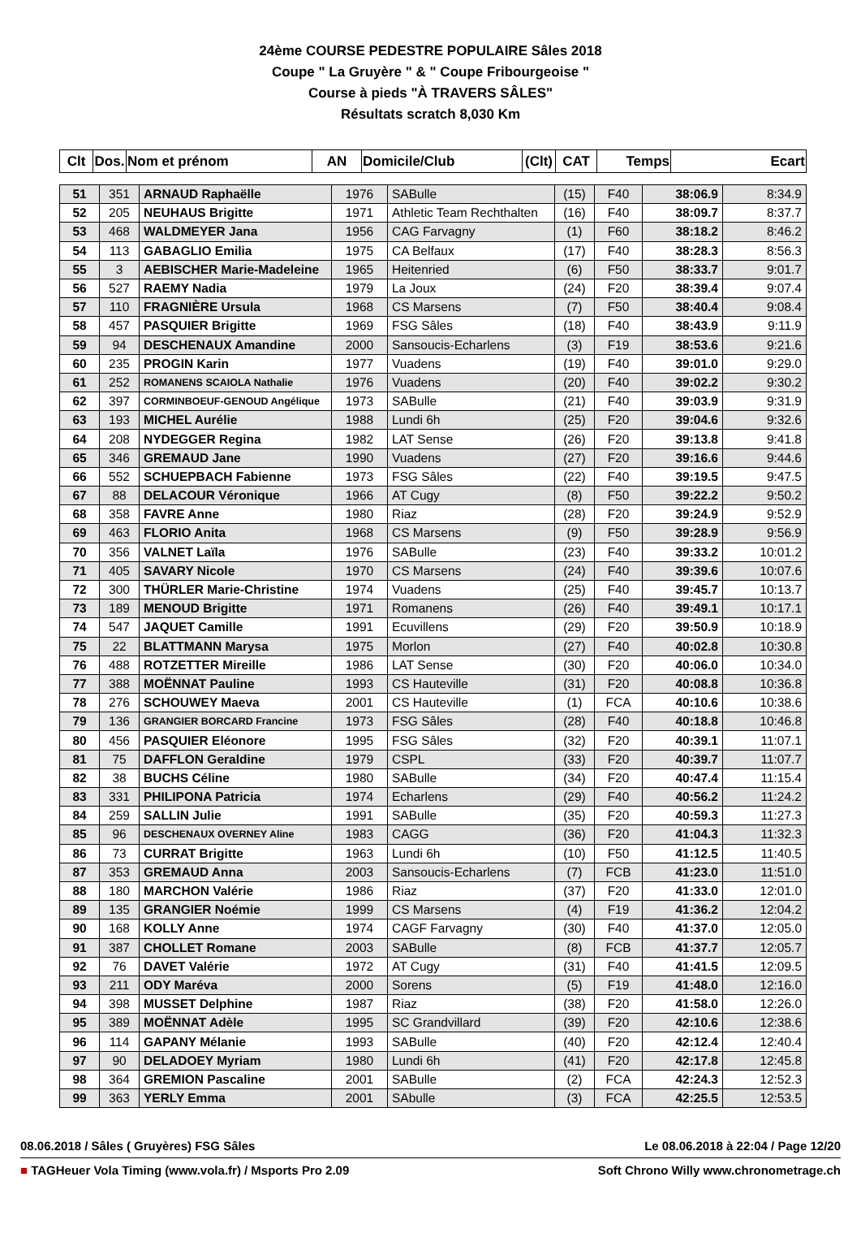24ème COURSE PEDESTRE POPULAIRE Sâles 2018
Coupe " La Gruyère " & " Coupe Fribourgeoise "
Course à pieds "À TRAVERS SÂLES"
Résultats scratch 8,030 Km
| Clt | Dos. | Nom et prénom | AN | Domicile/Club | (Clt) | CAT | Temps | Ecart |
| --- | --- | --- | --- | --- | --- | --- | --- | --- |
| 51 | 351 | ARNAUD Raphaëlle | 1976 | SABulle | (15) | F40 | 38:06.9 | 8:34.9 |
| 52 | 205 | NEUHAUS Brigitte | 1971 | Athletic Team Rechthalten | (16) | F40 | 38:09.7 | 8:37.7 |
| 53 | 468 | WALDMEYER Jana | 1956 | CAG Farvagny | (1) | F60 | 38:18.2 | 8:46.2 |
| 54 | 113 | GABAGLIO Emilia | 1975 | CA Belfaux | (17) | F40 | 38:28.3 | 8:56.3 |
| 55 | 3 | AEBISCHER Marie-Madeleine | 1965 | Heitenried | (6) | F50 | 38:33.7 | 9:01.7 |
| 56 | 527 | RAEMY Nadia | 1979 | La Joux | (24) | F20 | 38:39.4 | 9:07.4 |
| 57 | 110 | FRAGNIÈRE Ursula | 1968 | CS Marsens | (7) | F50 | 38:40.4 | 9:08.4 |
| 58 | 457 | PASQUIER Brigitte | 1969 | FSG Sâles | (18) | F40 | 38:43.9 | 9:11.9 |
| 59 | 94 | DESCHENAUX Amandine | 2000 | Sansoucis-Echarlens | (3) | F19 | 38:53.6 | 9:21.6 |
| 60 | 235 | PROGIN Karin | 1977 | Vuadens | (19) | F40 | 39:01.0 | 9:29.0 |
| 61 | 252 | ROMANENS SCAIOLA Nathalie | 1976 | Vuadens | (20) | F40 | 39:02.2 | 9:30.2 |
| 62 | 397 | CORMINBOEUF-GENOUD Angélique | 1973 | SABulle | (21) | F40 | 39:03.9 | 9:31.9 |
| 63 | 193 | MICHEL Aurélie | 1988 | Lundi 6h | (25) | F20 | 39:04.6 | 9:32.6 |
| 64 | 208 | NYDEGGER Regina | 1982 | LAT Sense | (26) | F20 | 39:13.8 | 9:41.8 |
| 65 | 346 | GREMAUD Jane | 1990 | Vuadens | (27) | F20 | 39:16.6 | 9:44.6 |
| 66 | 552 | SCHUEPBACH Fabienne | 1973 | FSG Sâles | (22) | F40 | 39:19.5 | 9:47.5 |
| 67 | 88 | DELACOUR Véronique | 1966 | AT Cugy | (8) | F50 | 39:22.2 | 9:50.2 |
| 68 | 358 | FAVRE Anne | 1980 | Riaz | (28) | F20 | 39:24.9 | 9:52.9 |
| 69 | 463 | FLORIO Anita | 1968 | CS Marsens | (9) | F50 | 39:28.9 | 9:56.9 |
| 70 | 356 | VALNET Laïla | 1976 | SABulle | (23) | F40 | 39:33.2 | 10:01.2 |
| 71 | 405 | SAVARY Nicole | 1970 | CS Marsens | (24) | F40 | 39:39.6 | 10:07.6 |
| 72 | 300 | THÜRLER Marie-Christine | 1974 | Vuadens | (25) | F40 | 39:45.7 | 10:13.7 |
| 73 | 189 | MENOUD Brigitte | 1971 | Romanens | (26) | F40 | 39:49.1 | 10:17.1 |
| 74 | 547 | JAQUET Camille | 1991 | Ecuvillens | (29) | F20 | 39:50.9 | 10:18.9 |
| 75 | 22 | BLATTMANN Marysa | 1975 | Morlon | (27) | F40 | 40:02.8 | 10:30.8 |
| 76 | 488 | ROTZETTER Mireille | 1986 | LAT Sense | (30) | F20 | 40:06.0 | 10:34.0 |
| 77 | 388 | MOËNNAT Pauline | 1993 | CS Hauteville | (31) | F20 | 40:08.8 | 10:36.8 |
| 78 | 276 | SCHOUWEY Maeva | 2001 | CS Hauteville | (1) | FCA | 40:10.6 | 10:38.6 |
| 79 | 136 | GRANGIER BORCARD Francine | 1973 | FSG Sâles | (28) | F40 | 40:18.8 | 10:46.8 |
| 80 | 456 | PASQUIER Eléonore | 1995 | FSG Sâles | (32) | F20 | 40:39.1 | 11:07.1 |
| 81 | 75 | DAFFLON Geraldine | 1979 | CSPL | (33) | F20 | 40:39.7 | 11:07.7 |
| 82 | 38 | BUCHS Céline | 1980 | SABulle | (34) | F20 | 40:47.4 | 11:15.4 |
| 83 | 331 | PHILIPONA Patricia | 1974 | Echarlens | (29) | F40 | 40:56.2 | 11:24.2 |
| 84 | 259 | SALLIN Julie | 1991 | SABulle | (35) | F20 | 40:59.3 | 11:27.3 |
| 85 | 96 | DESCHENAUX OVERNEY Aline | 1983 | CAGG | (36) | F20 | 41:04.3 | 11:32.3 |
| 86 | 73 | CURRAT Brigitte | 1963 | Lundi 6h | (10) | F50 | 41:12.5 | 11:40.5 |
| 87 | 353 | GREMAUD Anna | 2003 | Sansoucis-Echarlens | (7) | FCB | 41:23.0 | 11:51.0 |
| 88 | 180 | MARCHON Valérie | 1986 | Riaz | (37) | F20 | 41:33.0 | 12:01.0 |
| 89 | 135 | GRANGIER Noémie | 1999 | CS Marsens | (4) | F19 | 41:36.2 | 12:04.2 |
| 90 | 168 | KOLLY Anne | 1974 | CAGF Farvagny | (30) | F40 | 41:37.0 | 12:05.0 |
| 91 | 387 | CHOLLET Romane | 2003 | SABulle | (8) | FCB | 41:37.7 | 12:05.7 |
| 92 | 76 | DAVET Valérie | 1972 | AT Cugy | (31) | F40 | 41:41.5 | 12:09.5 |
| 93 | 211 | ODY Maréva | 2000 | Sorens | (5) | F19 | 41:48.0 | 12:16.0 |
| 94 | 398 | MUSSET Delphine | 1987 | Riaz | (38) | F20 | 41:58.0 | 12:26.0 |
| 95 | 389 | MOËNNAT Adèle | 1995 | SC Grandvillard | (39) | F20 | 42:10.6 | 12:38.6 |
| 96 | 114 | GAPANY Mélanie | 1993 | SABulle | (40) | F20 | 42:12.4 | 12:40.4 |
| 97 | 90 | DELADOEY Myriam | 1980 | Lundi 6h | (41) | F20 | 42:17.8 | 12:45.8 |
| 98 | 364 | GREMION Pascaline | 2001 | SABulle | (2) | FCA | 42:24.3 | 12:52.3 |
| 99 | 363 | YERLY Emma | 2001 | SAbulle | (3) | FCA | 42:25.5 | 12:53.5 |
08.06.2018 / Sâles ( Gruyères) FSG Sâles Le 08.06.2018 à 22:04 / Page 12/20
■ TAGHeuer Vola Timing (www.vola.fr) / Msports Pro 2.09 Soft Chrono Willy www.chronometrage.ch